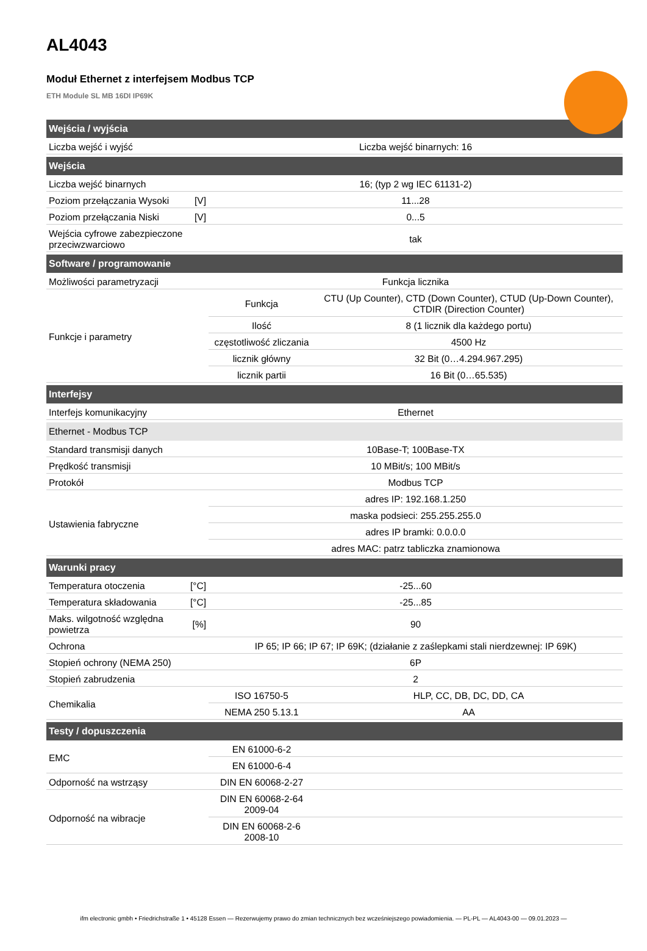AL4043
Moduł Ethernet z interfejsem Modbus TCP
ETH Module SL MB 16DI IP69K
| Wejścia / wyjścia | | | |
| --- | --- | --- | --- |
| Liczba wejść i wyjść | | Liczba wejść binarnych: 16 | |
| Wejścia | | | |
| Liczba wejść binarnych | | 16; (typ 2 wg IEC 61131-2) | |
| Poziom przełączania Wysoki | [V] | 11...28 | |
| Poziom przełączania Niski | [V] | 0...5 | |
| Wejścia cyfrowe zabezpieczone przeciwzwarciowo | | tak | |
| Software / programowanie | | | |
| Możliwości parametryzacji | | Funkcja licznika | |
| Funkcje i parametry | | Funkcja | CTU (Up Counter), CTD (Down Counter), CTUD (Up-Down Counter), CTDIR (Direction Counter) |
| | | Ilość | 8 (1 licznik dla każdego portu) |
| | | częstotliwość zliczania | 4500 Hz |
| | | licznik główny | 32 Bit (0…4.294.967.295) |
| | | licznik partii | 16 Bit (0…65.535) |
| Interfejsy | | | |
| Interfejs komunikacyjny | | Ethernet | |
| Ethernet - Modbus TCP | | | |
| Standard transmisji danych | | 10Base-T; 100Base-TX | |
| Prędkość transmisji | | 10 MBit/s; 100 MBit/s | |
| Protokół | | Modbus TCP | |
| Ustawienia fabryczne | | adres IP: 192.168.1.250 | |
| | | maska podsieci: 255.255.255.0 | |
| | | adres IP bramki: 0.0.0.0 | |
| | | adres MAC: patrz tabliczka znamionowa | |
| Warunki pracy | | | |
| Temperatura otoczenia | [°C] | -25...60 | |
| Temperatura składowania | [°C] | -25...85 | |
| Maks. wilgotność względna powietrza | [%] | 90 | |
| Ochrona | | IP 65; IP 66; IP 67; IP 69K; (działanie z zaślepkami stali nierdzewnej: IP 69K) | |
| Stopień ochrony (NEMA 250) | | 6P | |
| Stopień zabrudzenia | | 2 | |
| Chemikalia | | ISO 16750-5 | HLP, CC, DB, DC, DD, CA |
| | | NEMA 250 5.13.1 | AA |
| Testy / dopuszczenia | | | |
| EMC | | EN 61000-6-2 | |
| | | EN 61000-6-4 | |
| Odporność na wstrząsy | | DIN EN 60068-2-27 | |
| Odporność na wibracje | | DIN EN 60068-2-64 2009-04 | |
| | | DIN EN 60068-2-6 2008-10 | |
ifm electronic gmbh • Friedrichstraße 1 • 45128 Essen — Rezerwujemy prawo do zmian technicznych bez wcześniejszego powiadomienia. — PL-PL — AL4043-00 — 09.01.2023 —